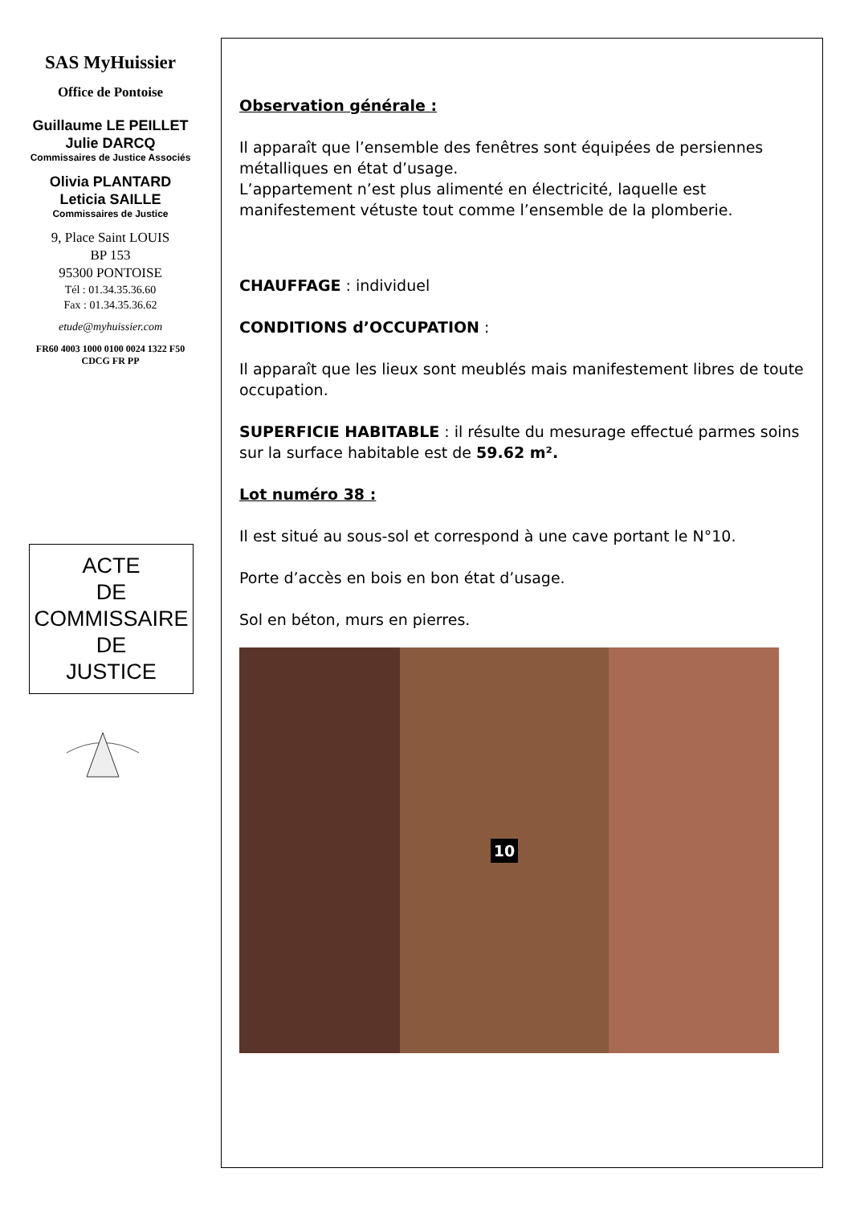SAS MyHuissier
Office de Pontoise
Guillaume LE PEILLET
Julie DARCQ
Commissaires de Justice Associés
Olivia PLANTARD
Leticia SAILLE
Commissaires de Justice
9, Place Saint LOUIS
BP 153
95300 PONTOISE
Tél : 01.34.35.36.60
Fax : 01.34.35.36.62
etude@myhuissier.com
FR60 4003 1000 0100 0024 1322 F50
CDCG FR PP
ACTE
DE
COMMISSAIRE
DE
JUSTICE
Observation générale :
Il apparaît que l’ensemble des fenêtres sont équipées de persiennes métalliques en état d’usage.
L’appartement n’est plus alimenté en électricité, laquelle est manifestement vétuste tout comme l’ensemble de la plomberie.
CHAUFFAGE : individuel
CONDITIONS d’OCCUPATION :
Il apparaît que les lieux sont meublés mais manifestement libres de toute occupation.
SUPERFICIE HABITABLE : il résulte du mesurage effectué parmes soins sur la surface habitable est de 59.62 m².
Lot numéro 38 :
Il est situé au sous-sol et correspond à une cave portant le N°10.
Porte d’accès en bois en bon état d’usage.
Sol en béton, murs en pierres.
10